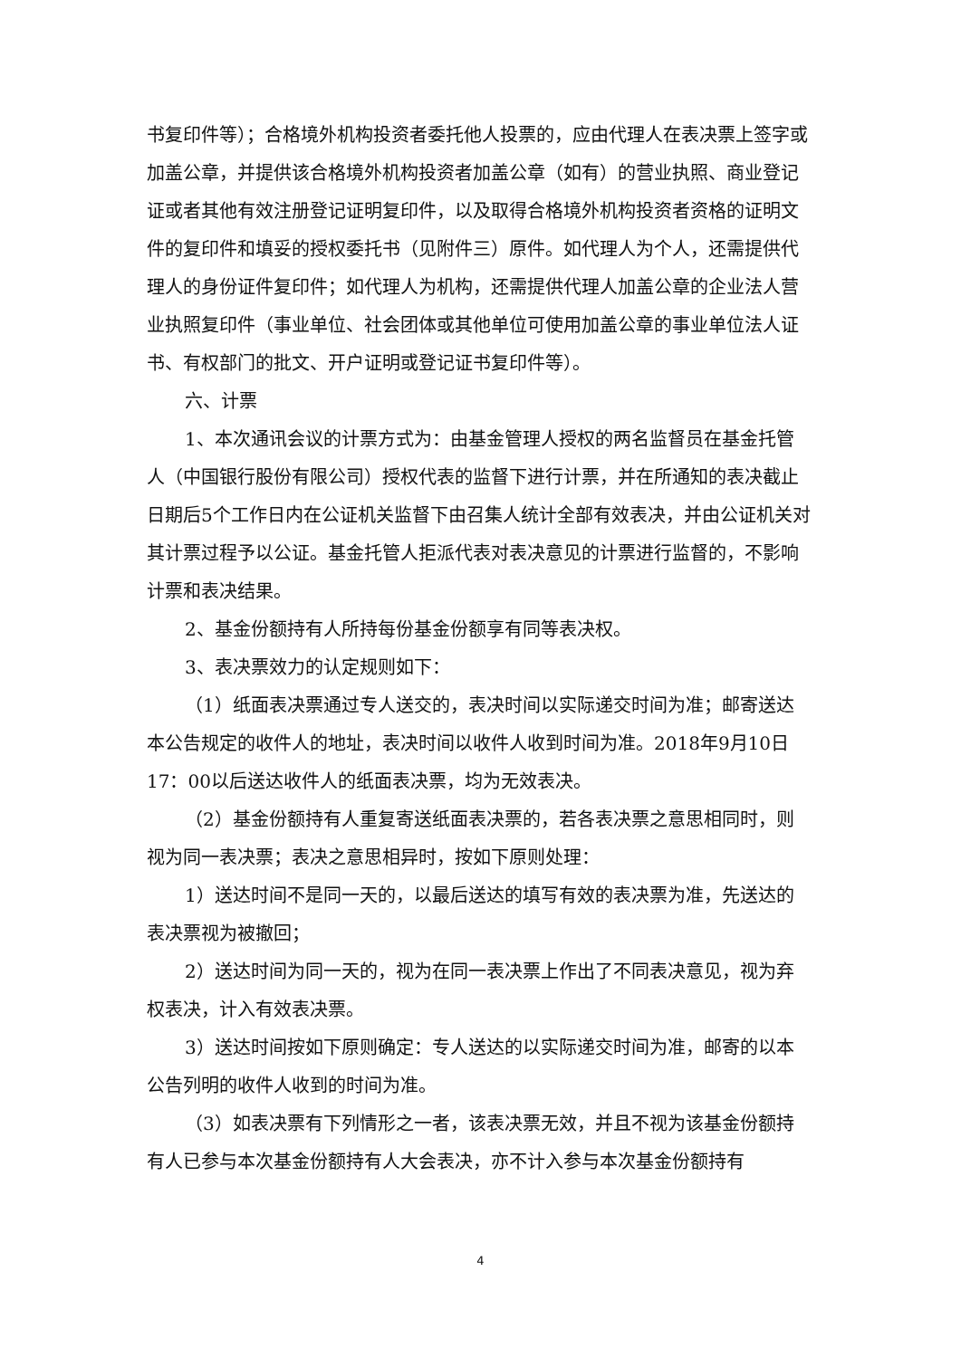书复印件等）；合格境外机构投资者委托他人投票的，应由代理人在表决票上签字或加盖公章，并提供该合格境外机构投资者加盖公章（如有）的营业执照、商业登记证或者其他有效注册登记证明复印件，以及取得合格境外机构投资者资格的证明文件的复印件和填妥的授权委托书（见附件三）原件。如代理人为个人，还需提供代理人的身份证件复印件；如代理人为机构，还需提供代理人加盖公章的企业法人营业执照复印件（事业单位、社会团体或其他单位可使用加盖公章的事业单位法人证书、有权部门的批文、开户证明或登记证书复印件等）。
六、计票
1、本次通讯会议的计票方式为：由基金管理人授权的两名监督员在基金托管人（中国银行股份有限公司）授权代表的监督下进行计票，并在所通知的表决截止日期后5个工作日内在公证机关监督下由召集人统计全部有效表决，并由公证机关对其计票过程予以公证。基金托管人拒派代表对表决意见的计票进行监督的，不影响计票和表决结果。
2、基金份额持有人所持每份基金份额享有同等表决权。
3、表决票效力的认定规则如下：
（1）纸面表决票通过专人送交的，表决时间以实际递交时间为准；邮寄送达本公告规定的收件人的地址，表决时间以收件人收到时间为准。2018年9月10日17：00以后送达收件人的纸面表决票，均为无效表决。
（2）基金份额持有人重复寄送纸面表决票的，若各表决票之意思相同时，则视为同一表决票；表决之意思相异时，按如下原则处理：
1）送达时间不是同一天的，以最后送达的填写有效的表决票为准，先送达的表决票视为被撤回；
2）送达时间为同一天的，视为在同一表决票上作出了不同表决意见，视为弃权表决，计入有效表决票。
3）送达时间按如下原则确定：专人送达的以实际递交时间为准，邮寄的以本公告列明的收件人收到的时间为准。
（3）如表决票有下列情形之一者，该表决票无效，并且不视为该基金份额持有人已参与本次基金份额持有人大会表决，亦不计入参与本次基金份额持有
4